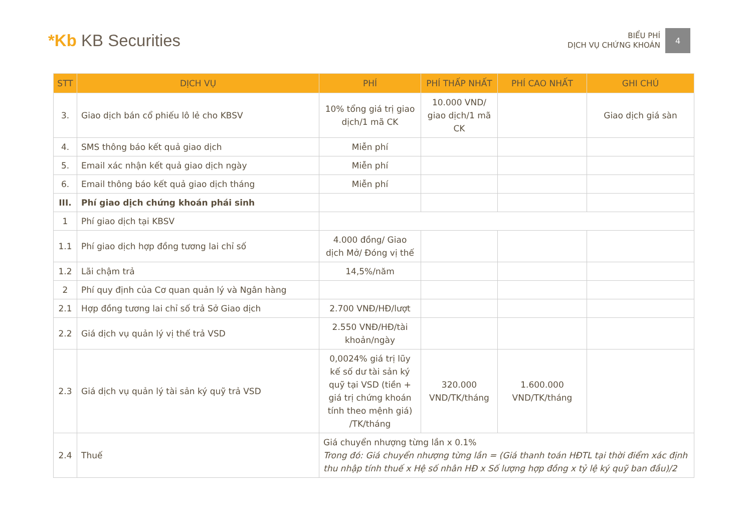*Kb KB Securities
BIỂU PHÍ
DỊCH VỤ CHỨNG KHOÁN
4
| STT | DỊCH VỤ | PHÍ | PHÍ THẤP NHẤT | PHÍ CAO NHẤT | GHI CHÚ |
| --- | --- | --- | --- | --- | --- |
| 3. | Giao dịch bán cổ phiếu lô lẻ cho KBSV | 10% tổng giá trị giao dịch/1 mã CK | 10.000 VND/ giao dịch/1 mã CK | | Giao dịch giá sàn |
| 4. | SMS thông báo kết quả giao dịch | Miễn phí | | | |
| 5. | Email xác nhận kết quả giao dịch ngày | Miễn phí | | | |
| 6. | Email thông báo kết quả giao dịch tháng | Miễn phí | | | |
| III. | Phí giao dịch chứng khoán phái sinh | | | | |
| 1 | Phí giao dịch tại KBSV | | | | |
| 1.1 | Phí giao dịch hợp đồng tương lai chỉ số | 4.000 đồng/ Giao dịch Mở/ Đóng vị thế | | | |
| 1.2 | Lãi chậm trả | 14,5%/năm | | | |
| 2 | Phí quy định của Cơ quan quản lý và Ngân hàng | | | | |
| 2.1 | Hợp đồng tương lai chỉ số trả Sở Giao dịch | 2.700 VNĐ/HĐ/lượt | | | |
| 2.2 | Giá dịch vụ quản lý vị thế trả VSD | 2.550 VNĐ/HĐ/tài khoản/ngày | | | |
| 2.3 | Giá dịch vụ quản lý tài sản ký quỹ trả VSD | 0,0024% giá trị lũy kế số dư tài sản ký quỹ tại VSD (tiền + giá trị chứng khoán tính theo mệnh giá) /TK/tháng | 320.000 VND/TK/tháng | 1.600.000 VND/TK/tháng | |
| 2.4 | Thuế | Giá chuyển nhượng từng lần x 0.1% Trong đó: Giá chuyển nhượng từng lần = (Giá thanh toán HĐTL tại thời điểm xác định thu nhập tính thuế x Hệ số nhân HĐ x Số lượng hợp đồng x tỷ lệ ký quỹ ban đầu)/2 | | | |